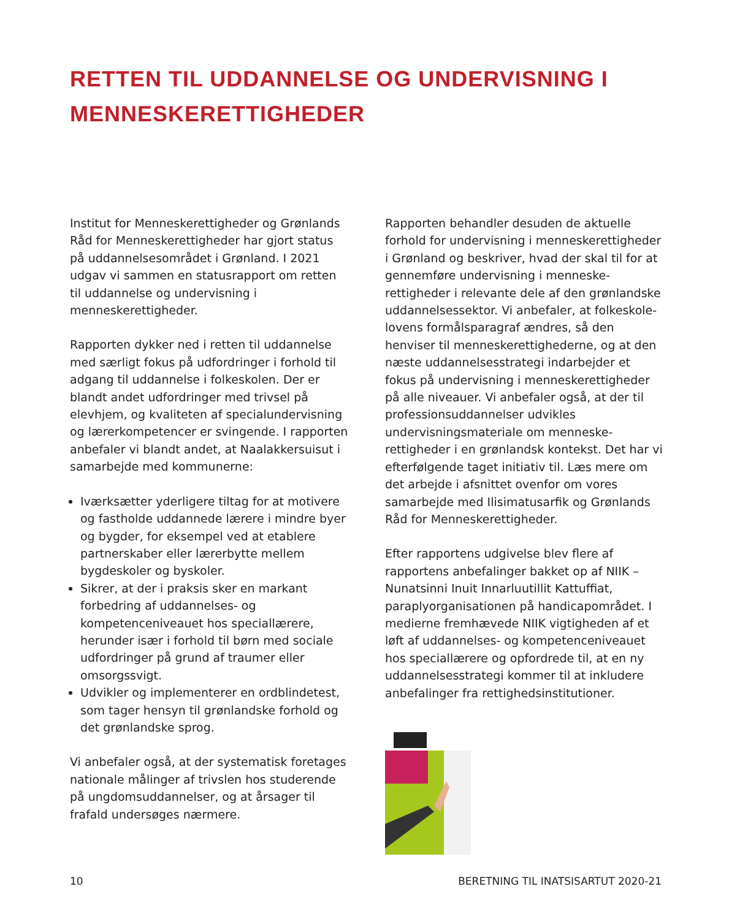RETTEN TIL UDDANNELSE OG UNDERVISNING I MENNESKERETTIGHEDER
Institut for Menneskerettigheder og Grønlands Råd for Menneskerettigheder har gjort status på uddannelsesområdet i Grønland. I 2021 udgav vi sammen en statusrapport om retten til uddannelse og undervisning i menneskerettigheder.
Rapporten dykker ned i retten til uddannelse med særligt fokus på udfordringer i forhold til adgang til uddannelse i folkeskolen. Der er blandt andet udfordringer med trivsel på elevhjem, og kvaliteten af specialundervisning og lærerkompetencer er svingende. I rapporten anbefaler vi blandt andet, at Naalakkersuisut i samarbejde med kommunerne:
Iværksætter yderligere tiltag for at motivere og fastholde uddannede lærere i mindre byer og bygder, for eksempel ved at etablere partnerskaber eller lærerbytte mellem bygdeskoler og byskoler.
Sikrer, at der i praksis sker en markant forbedring af uddannelses- og kompetenceniveauet hos speciallærere, herunder især i forhold til børn med sociale udfordringer på grund af traumer eller omsorgssvigt.
Udvikler og implementerer en ordblindetest, som tager hensyn til grønlandske forhold og det grønlandske sprog.
Vi anbefaler også, at der systematisk foretages nationale målinger af trivslen hos studerende på ungdomsuddannelser, og at årsager til frafald undersøges nærmere.
Rapporten behandler desuden de aktuelle forhold for undervisning i menneskerettigheder i Grønland og beskriver, hvad der skal til for at gennemføre undervisning i menneske-rettigheder i relevante dele af den grønlandske uddannelsessektor. Vi anbefaler, at folkeskole-lovens formålsparagraf ændres, så den henviser til menneskerettighederne, og at den næste uddannelsesstrategi indarbejder et fokus på undervisning i menneskerettigheder på alle niveauer. Vi anbefaler også, at der til professionsuddannelser udvikles undervisningsmateriale om menneske-rettigheder i en grønlandsk kontekst. Det har vi efterfølgende taget initiativ til. Læs mere om det arbejde i afsnittet ovenfor om vores samarbejde med Ilisimatusarfik og Grønlands Råd for Menneskerettigheder.
Efter rapportens udgivelse blev flere af rapportens anbefalinger bakket op af NIIK – Nunatsinni Inuit Innarluutillit Kattuffiat, paraplyorganisationen på handicapområdet. I medierne fremhævede NIIK vigtigheden af et løft af uddannelses- og kompetenceniveauet hos speciallærere og opfordrede til, at en ny uddannelsesstrategi kommer til at inkludere anbefalinger fra rettighedsinstitutioner.
10 BERETNING TIL INATSISARTUT 2020-21